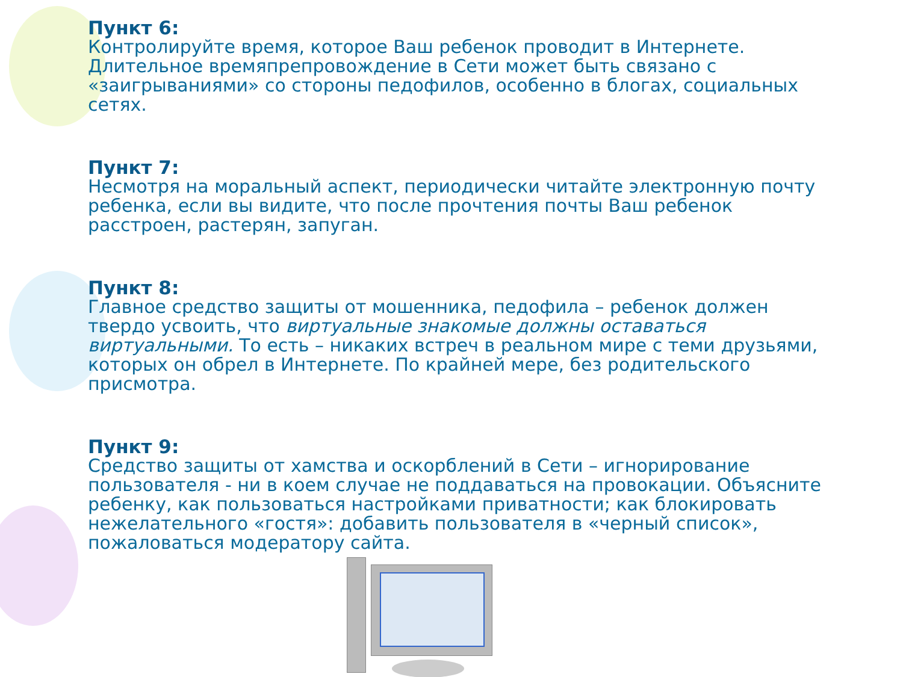Пункт 6:
Контролируйте время, которое Ваш ребенок проводит в Интернете. Длительное времяпрепровождение в Сети может быть связано с «заигрываниями» со стороны педофилов, особенно в блогах, социальных сетях.
Пункт 7:
Несмотря на моральный аспект, периодически читайте электронную почту ребенка, если вы видите, что после прочтения почты Ваш ребенок расстроен, растерян, запуган.
Пункт 8:
Главное средство защиты от мошенника, педофила – ребенок должен твердо усвоить, что виртуальные знакомые должны оставаться виртуальными. То есть – никаких встреч в реальном мире с теми друзьями, которых он обрел в Интернете. По крайней мере, без родительского присмотра.
Пункт 9:
Средство защиты от хамства и оскорблений в Сети – игнорирование пользователя - ни в коем случае не поддаваться на провокации. Объясните ребенку, как пользоваться настройками приватности; как блокировать нежелательного «гостя»: добавить пользователя в «черный список», пожаловаться модератору сайта.